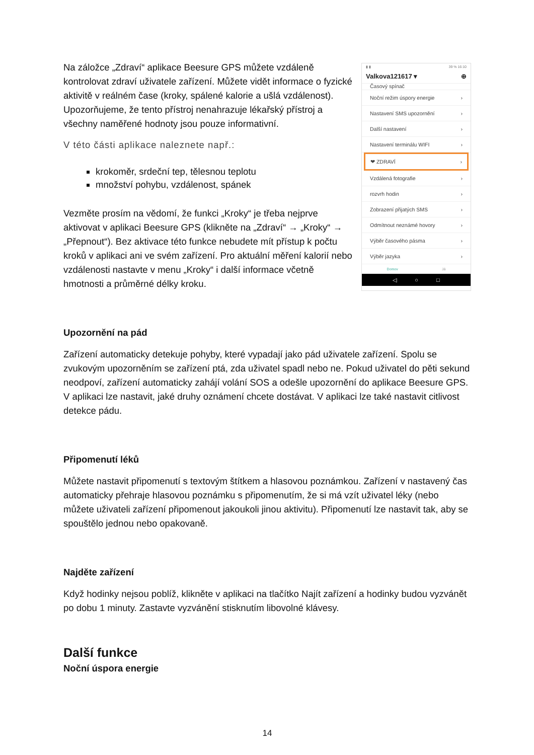Na záložce „Zdraví“ aplikace Beesure GPS můžete vzdáleně kontrolovat zdraví uživatele zařízení. Můžete vidět informace o fyzické aktivitě v reálném čase (kroky, spálené kalorie a ušlá vzdálenost). Upozorňujeme, že tento přístroj nenahrazuje lékařský přístroj a všechny naměřené hodnoty jsou pouze informativní.
V této části aplikace naleznete např.:
krokoměr, srdeční tep, tělesnou teplotu
množství pohybu, vzdálenost, spánek
Vezměte prosím na vědomí, že funkci „Kroky“ je třeba nejprve aktivovat v aplikaci Beesure GPS (klikněte na „Zdraví“ → „Kroky“ → „Přepnout“). Bez aktivace této funkce nebudete mít přístup k počtu kroků v aplikaci ani ve svém zařízení. Pro aktuální měření kalorií nebo vzdálenosti nastavte v menu „Kroky“ i další informace včetně hmotnosti a průměrné délky kroku.
▮ ▮ 39 % 16:10
Valkova121617 ▾ ⊕
Časový spínač
Noční režim úspory energie ›
Nastavení SMS upozornění ›
Další nastavení ›
Nastavení terminálu WIFI ›
❤ ZDRAVÍ ›
Vzdálená fotografie ›
rozvrh hodin ›
Zobrazení přijatých SMS ›
Odmítnout neznámé hovory ›
Výběr časového pásma ›
Výběr jazyka ›
Domov Já
◁ ○ □
Upozornění na pád
Zařízení automaticky detekuje pohyby, které vypadají jako pád uživatele zařízení. Spolu se zvukovým upozorněním se zařízení ptá, zda uživatel spadl nebo ne. Pokud uživatel do pěti sekund neodpoví, zařízení automaticky zahájí volání SOS a odešle upozornění do aplikace Beesure GPS. V aplikaci lze nastavit, jaké druhy oznámení chcete dostávat. V aplikaci lze také nastavit citlivost detekce pádu.
Připomenutí léků
Můžete nastavit připomenutí s textovým štítkem a hlasovou poznámkou. Zařízení v nastavený čas automaticky přehraje hlasovou poznámku s připomenutím, že si má vzít uživatel léky (nebo můžete uživateli zařízení připomenout jakoukoli jinou aktivitu). Připomenutí lze nastavit tak, aby se spouštělo jednou nebo opakovaně.
Najděte zařízení
Když hodinky nejsou poblíž, klikněte v aplikaci na tlačítko Najít zařízení a hodinky budou vyzvánět po dobu 1 minuty. Zastavte vyzvánění stisknutím libovolné klávesy.
Další funkce
Noční úspora energie
14